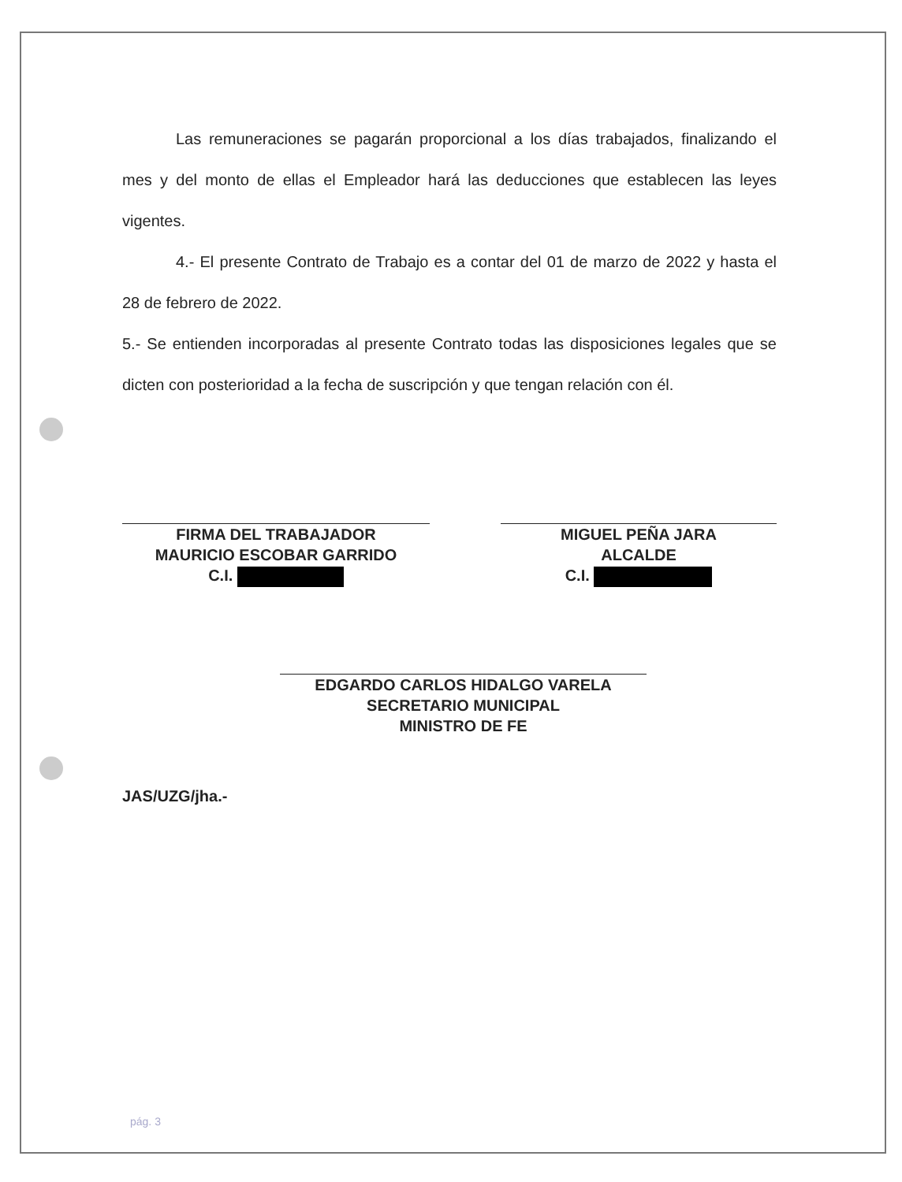Las remuneraciones se pagarán proporcional a los días trabajados, finalizando el mes y del monto de ellas el Empleador hará las deducciones que establecen las leyes vigentes.
4.- El presente Contrato de Trabajo es a contar del 01 de marzo de 2022 y hasta el 28 de febrero de 2022.
5.- Se entienden incorporadas al presente Contrato todas las disposiciones legales que se dicten con posterioridad a la fecha de suscripción y que tengan relación con él.
FIRMA DEL TRABAJADOR
MAURICIO ESCOBAR GARRIDO
C.I.
MIGUEL PEÑA JARA
ALCALDE
C.I.
EDGARDO CARLOS HIDALGO VARELA
SECRETARIO MUNICIPAL
MINISTRO DE FE
JAS/UZG/jha.-
pág. 3